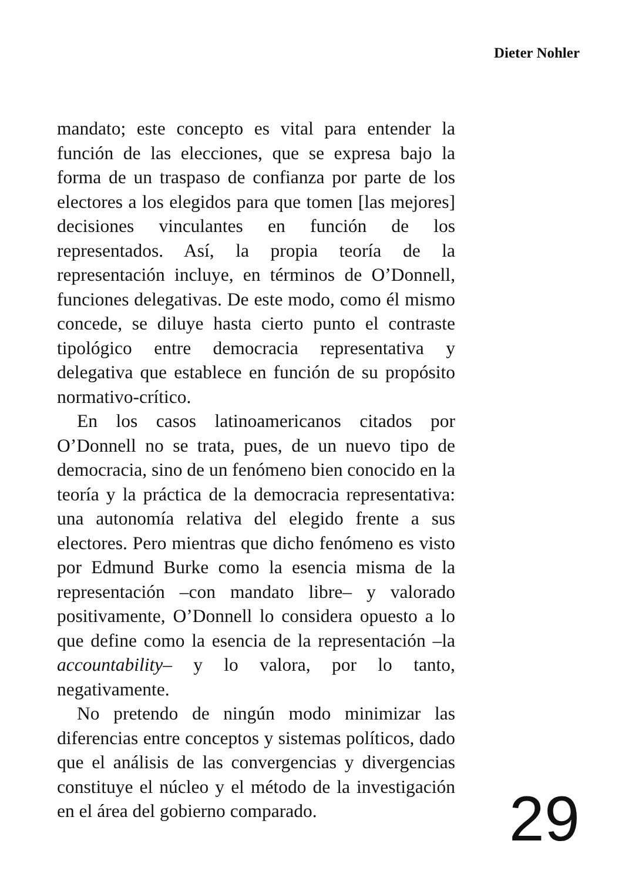Dieter Nohler
mandato; este concepto es vital para entender la función de las elecciones, que se expresa bajo la forma de un traspaso de confianza por parte de los electores a los elegidos para que tomen [las mejores] decisiones vinculantes en función de los representados. Así, la propia teoría de la representación incluye, en términos de O’Donnell, funciones delegativas. De este modo, como él mismo concede, se diluye hasta cierto punto el contraste tipológico entre democracia representativa y delegativa que establece en función de su propósito normativo-crítico.
En los casos latinoamericanos citados por O’Donnell no se trata, pues, de un nuevo tipo de democracia, sino de un fenómeno bien conocido en la teoría y la práctica de la democracia representativa: una autonomía relativa del elegido frente a sus electores. Pero mientras que dicho fenómeno es visto por Edmund Burke como la esencia misma de la representación –con mandato libre– y valorado positivamente, O’Donnell lo considera opuesto a lo que define como la esencia de la representación –la accountability– y lo valora, por lo tanto, negativamente.
No pretendo de ningún modo minimizar las diferencias entre conceptos y sistemas políticos, dado que el análisis de las convergencias y divergencias constituye el núcleo y el método de la investigación en el área del gobierno comparado.
29